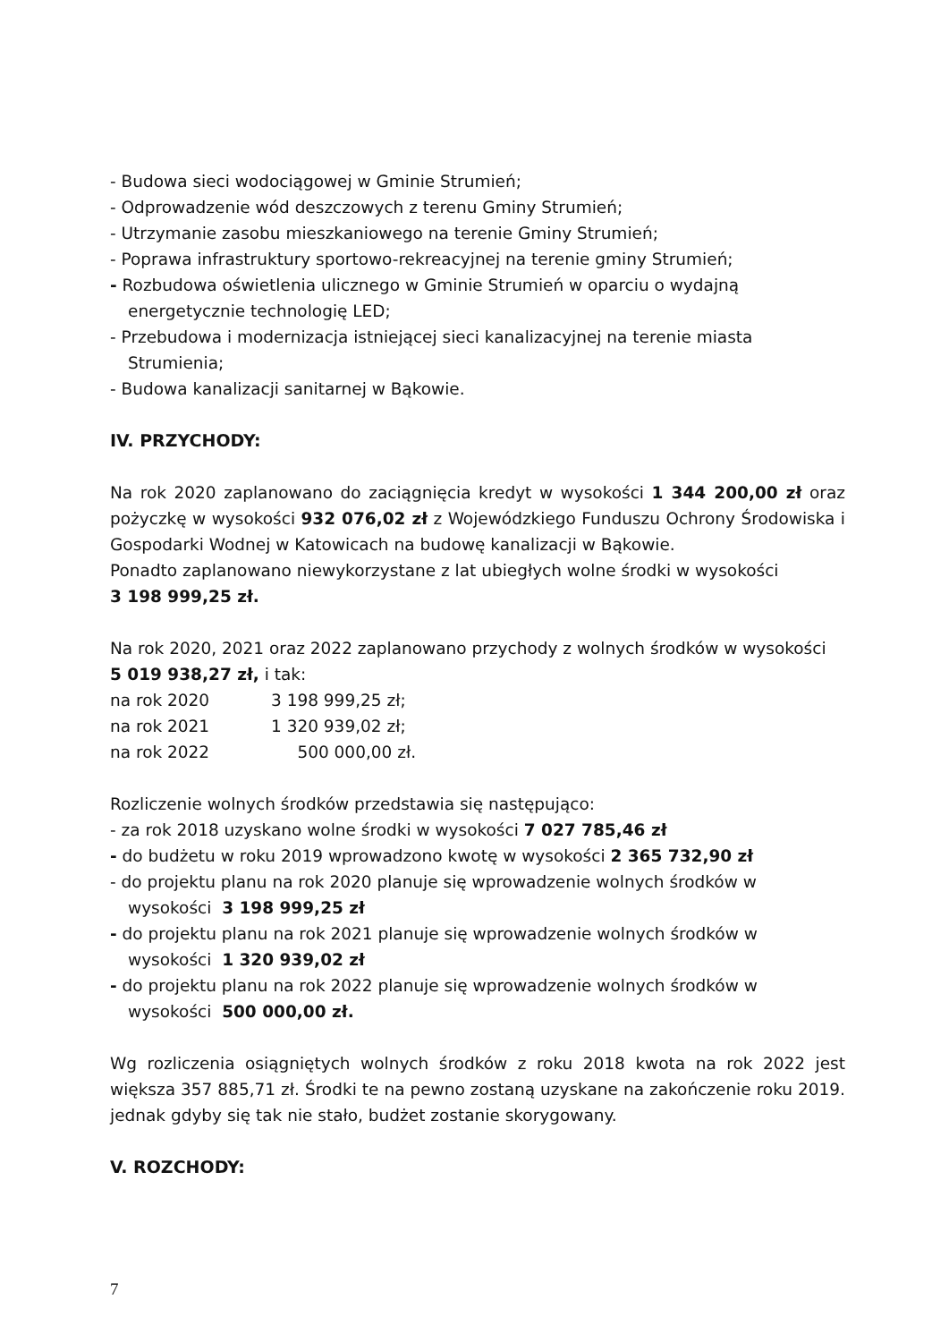- Budowa sieci wodociągowej w Gminie Strumień;
- Odprowadzenie wód deszczowych z terenu Gminy Strumień;
- Utrzymanie zasobu mieszkaniowego na terenie Gminy Strumień;
- Poprawa infrastruktury sportowo-rekreacyjnej na terenie gminy Strumień;
- Rozbudowa oświetlenia ulicznego w Gminie Strumień w oparciu o wydajną
energetycznie technologię LED;
- Przebudowa i modernizacja istniejącej sieci kanalizacyjnej na terenie miasta
Strumienia;
- Budowa kanalizacji sanitarnej w Bąkowie.
IV. PRZYCHODY:
Na rok 2020 zaplanowano do zaciągnięcia kredyt w wysokości 1 344 200,00 zł oraz pożyczkę w wysokości 932 076,02 zł z Wojewódzkiego Funduszu Ochrony Środowiska i Gospodarki Wodnej w Katowicach na budowę kanalizacji w Bąkowie.
Ponadto zaplanowano niewykorzystane z lat ubiegłych wolne środki w wysokości
3 198 999,25 zł.
Na rok 2020, 2021 oraz 2022 zaplanowano przychody z wolnych środków w wysokości
5 019 938,27 zł, i tak:
na rok 2020 3 198 999,25 zł;
na rok 2021 1 320 939,02 zł;
na rok 2022 500 000,00 zł.
Rozliczenie wolnych środków przedstawia się następująco:
- za rok 2018 uzyskano wolne środki w wysokości 7 027 785,46 zł
- do budżetu w roku 2019 wprowadzono kwotę w wysokości 2 365 732,90 zł
- do projektu planu na rok 2020 planuje się wprowadzenie wolnych środków w
wysokości 3 198 999,25 zł
- do projektu planu na rok 2021 planuje się wprowadzenie wolnych środków w
wysokości 1 320 939,02 zł
- do projektu planu na rok 2022 planuje się wprowadzenie wolnych środków w
wysokości 500 000,00 zł.
Wg rozliczenia osiągniętych wolnych środków z roku 2018 kwota na rok 2022 jest większa 357 885,71 zł. Środki te na pewno zostaną uzyskane na zakończenie roku 2019. jednak gdyby się tak nie stało, budżet zostanie skorygowany.
V. ROZCHODY:
7